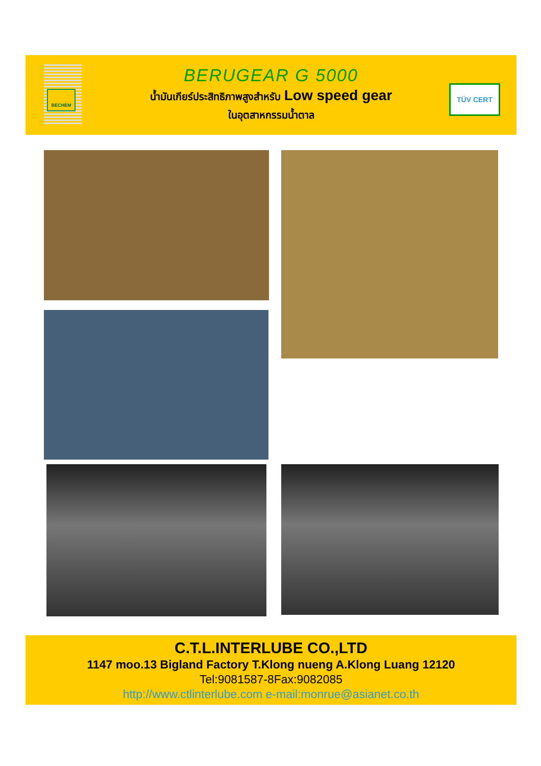BECHEM
BERUGEAR G 5000
น้ำมันเกียร์ประสิทธิภาพสูงสำหรับ Low speed gear
ในอุตสาหกรรมน้ำตาล
TÜV CERT
C.T.L.INTERLUBE CO.,LTD
1147 moo.13 Bigland Factory T.Klong nueng A.Klong Luang 12120
Tel:9081587-8Fax:9082085
http://www.ctlinterlube.com e-mail:monrue@asianet.co.th